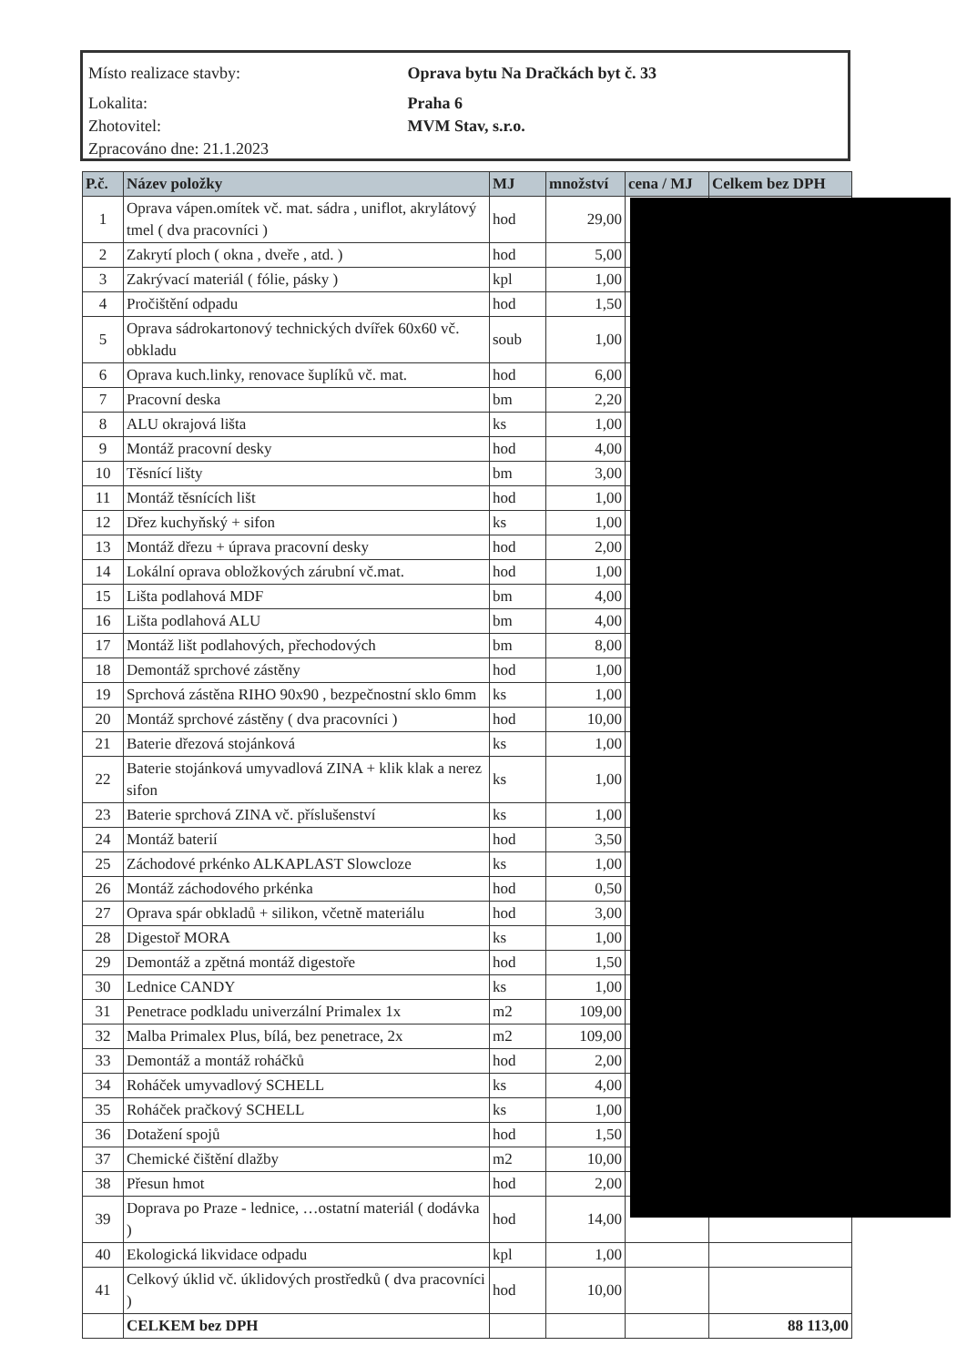| Místo realizace stavby: | Oprava bytu Na Dračkách byt č. 33 |
| Lokalita: | Praha 6 |
| Zhotovitel: | MVM Stav, s.r.o. |
| Zpracováno dne: 21.1.2023 | |
| P.č. | Název položky | MJ | množství | cena / MJ | Celkem bez DPH |
| --- | --- | --- | --- | --- | --- |
| 1 | Oprava vápen.omítek vč. mat. sádra , uniflot, akrylátový tmel ( dva pracovníci ) | hod | 29,00 | | |
| 2 | Zakrytí ploch ( okna , dveře , atd. ) | hod | 5,00 | | |
| 3 | Zakrývací materiál ( fólie, pásky ) | kpl | 1,00 | | |
| 4 | Pročištění odpadu | hod | 1,50 | | |
| 5 | Oprava sádrokartonový technických dvířek 60x60 vč. obkladu | soub | 1,00 | | |
| 6 | Oprava kuch.linky, renovace šuplíků vč. mat. | hod | 6,00 | | |
| 7 | Pracovní deska | bm | 2,20 | | |
| 8 | ALU okrajová lišta | ks | 1,00 | | |
| 9 | Montáž pracovní desky | hod | 4,00 | | |
| 10 | Těsnící lišty | bm | 3,00 | | |
| 11 | Montáž těsnících lišt | hod | 1,00 | | |
| 12 | Dřez kuchyňský + sifon | ks | 1,00 | | |
| 13 | Montáž dřezu + úprava pracovní desky | hod | 2,00 | | |
| 14 | Lokální oprava obložkových zárubní vč.mat. | hod | 1,00 | | |
| 15 | Lišta podlahová MDF | bm | 4,00 | | |
| 16 | Lišta podlahová ALU | bm | 4,00 | | |
| 17 | Montáž lišt podlahových, přechodových | bm | 8,00 | | |
| 18 | Demontáž sprchové zástěny | hod | 1,00 | | |
| 19 | Sprchová zástěna RIHO 90x90 , bezpečnostní sklo 6mm | ks | 1,00 | | |
| 20 | Montáž sprchové zástěny ( dva pracovníci ) | hod | 10,00 | | |
| 21 | Baterie dřezová stojánková | ks | 1,00 | | |
| 22 | Baterie stojánková umyvadlová ZINA + klik klak a nerez sifon | ks | 1,00 | | |
| 23 | Baterie sprchová ZINA vč. příslušenství | ks | 1,00 | | |
| 24 | Montáž baterií | hod | 3,50 | | |
| 25 | Záchodové prkénko ALKAPLAST Slowcloze | ks | 1,00 | | |
| 26 | Montáž záchodového prkénka | hod | 0,50 | | |
| 27 | Oprava spár obkladů + silikon, včetně materiálu | hod | 3,00 | | |
| 28 | Digestoř MORA | ks | 1,00 | | |
| 29 | Demontáž a zpětná montáž digestoře | hod | 1,50 | | |
| 30 | Lednice CANDY | ks | 1,00 | | |
| 31 | Penetrace podkladu univerzální Primalex 1x | m2 | 109,00 | | |
| 32 | Malba Primalex Plus, bílá, bez penetrace, 2x | m2 | 109,00 | | |
| 33 | Demontáž a montáž roháčků | hod | 2,00 | | |
| 34 | Roháček umyvadlový SCHELL | ks | 4,00 | | |
| 35 | Roháček pračkový SCHELL | ks | 1,00 | | |
| 36 | Dotažení spojů | hod | 1,50 | | |
| 37 | Chemické čištění dlažby | m2 | 10,00 | | |
| 38 | Přesun hmot | hod | 2,00 | | |
| 39 | Doprava po Praze - lednice, …ostatní materiál ( dodávka ) | hod | 14,00 | | |
| 40 | Ekologická likvidace odpadu | kpl | 1,00 | | |
| 41 | Celkový úklid vč. úklidových prostředků ( dva pracovníci ) | hod | 10,00 | | |
| | CELKEM bez DPH | | | | 88 113,00 |